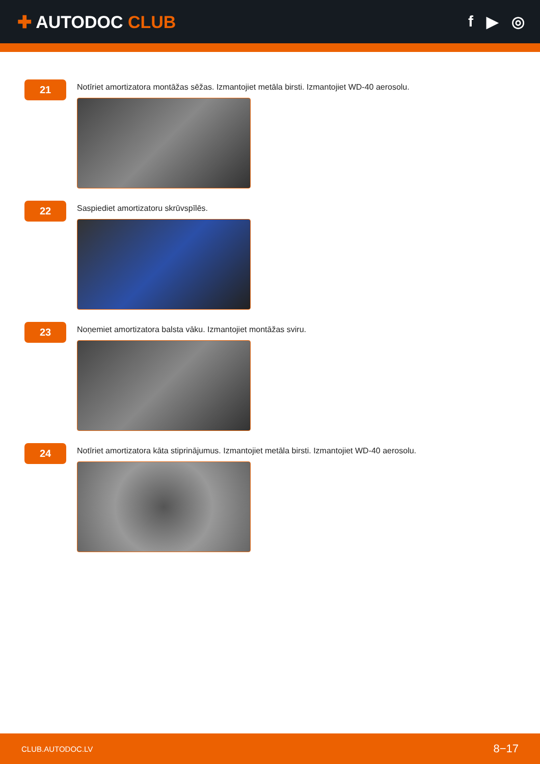✚ AUTODOC CLUB f ▶ ◎
21
Notīriet amortizatora montāžas sēžas. Izmantojiet metāla birsti. Izmantojiet WD-40 aerosolu.
22
Saspiediet amortizatoru skrūvspīlēs.
23
Noņemiet amortizatora balsta vāku. Izmantojiet montāžas sviru.
24
Notīriet amortizatora kāta stiprinājumus. Izmantojiet metāla birsti. Izmantojiet WD-40 aerosolu.
CLUB.AUTODOC.LV 8−17